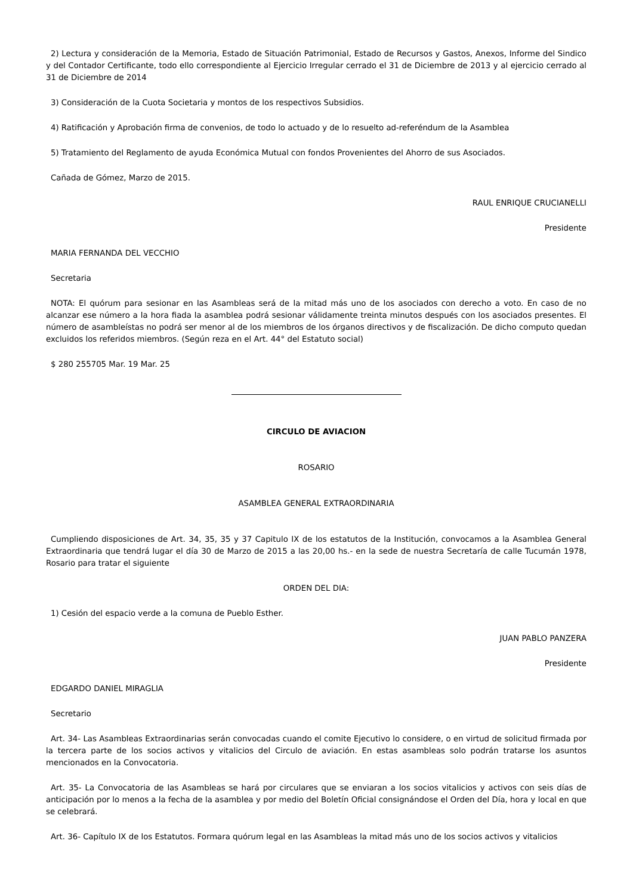2) Lectura y consideración de la Memoria, Estado de Situación Patrimonial, Estado de Recursos y Gastos, Anexos, Informe del Sindico y del Contador Certificante, todo ello correspondiente al Ejercicio Irregular cerrado el 31 de Diciembre de 2013 y al ejercicio cerrado al 31 de Diciembre de 2014
3) Consideración de la Cuota Societaria y montos de los respectivos Subsidios.
4) Ratificación y Aprobación firma de convenios, de todo lo actuado y de lo resuelto ad-referéndum de la Asamblea
5) Tratamiento del Reglamento de ayuda Económica Mutual con fondos Provenientes del Ahorro de sus Asociados.
Cañada de Gómez, Marzo de 2015.
RAUL ENRIQUE CRUCIANELLI
Presidente
MARIA FERNANDA DEL VECCHIO
Secretaria
NOTA: El quórum para sesionar en las Asambleas será de la mitad más uno de los asociados con derecho a voto. En caso de no alcanzar ese número a la hora fiada la asamblea podrá sesionar válidamente treinta minutos después con los asociados presentes. El número de asambleístas no podrá ser menor al de los miembros de los órganos directivos y de fiscalización. De dicho computo quedan excluidos los referidos miembros. (Según reza en el Art. 44° del Estatuto social)
$ 280 255705 Mar. 19 Mar. 25
CIRCULO DE AVIACION
ROSARIO
ASAMBLEA GENERAL EXTRAORDINARIA
Cumpliendo disposiciones de Art. 34, 35, 35 y 37 Capitulo IX de los estatutos de la Institución, convocamos a la Asamblea General Extraordinaria que tendrá lugar el día 30 de Marzo de 2015 a las 20,00 hs.- en la sede de nuestra Secretaría de calle Tucumán 1978, Rosario para tratar el siguiente
ORDEN DEL DIA:
1) Cesión del espacio verde a la comuna de Pueblo Esther.
JUAN PABLO PANZERA
Presidente
EDGARDO DANIEL MIRAGLIA
Secretario
Art. 34- Las Asambleas Extraordinarias serán convocadas cuando el comite Ejecutivo lo considere, o en virtud de solicitud firmada por la tercera parte de los socios activos y vitalicios del Circulo de aviación. En estas asambleas solo podrán tratarse los asuntos mencionados en la Convocatoria.
Art. 35- La Convocatoria de las Asambleas se hará por circulares que se enviaran a los socios vitalicios y activos con seis días de anticipación por lo menos a la fecha de la asamblea y por medio del Boletín Oficial consignándose el Orden del Día, hora y local en que se celebrará.
Art. 36- Capítulo IX de los Estatutos. Formara quórum legal en las Asambleas la mitad más uno de los socios activos y vitalicios